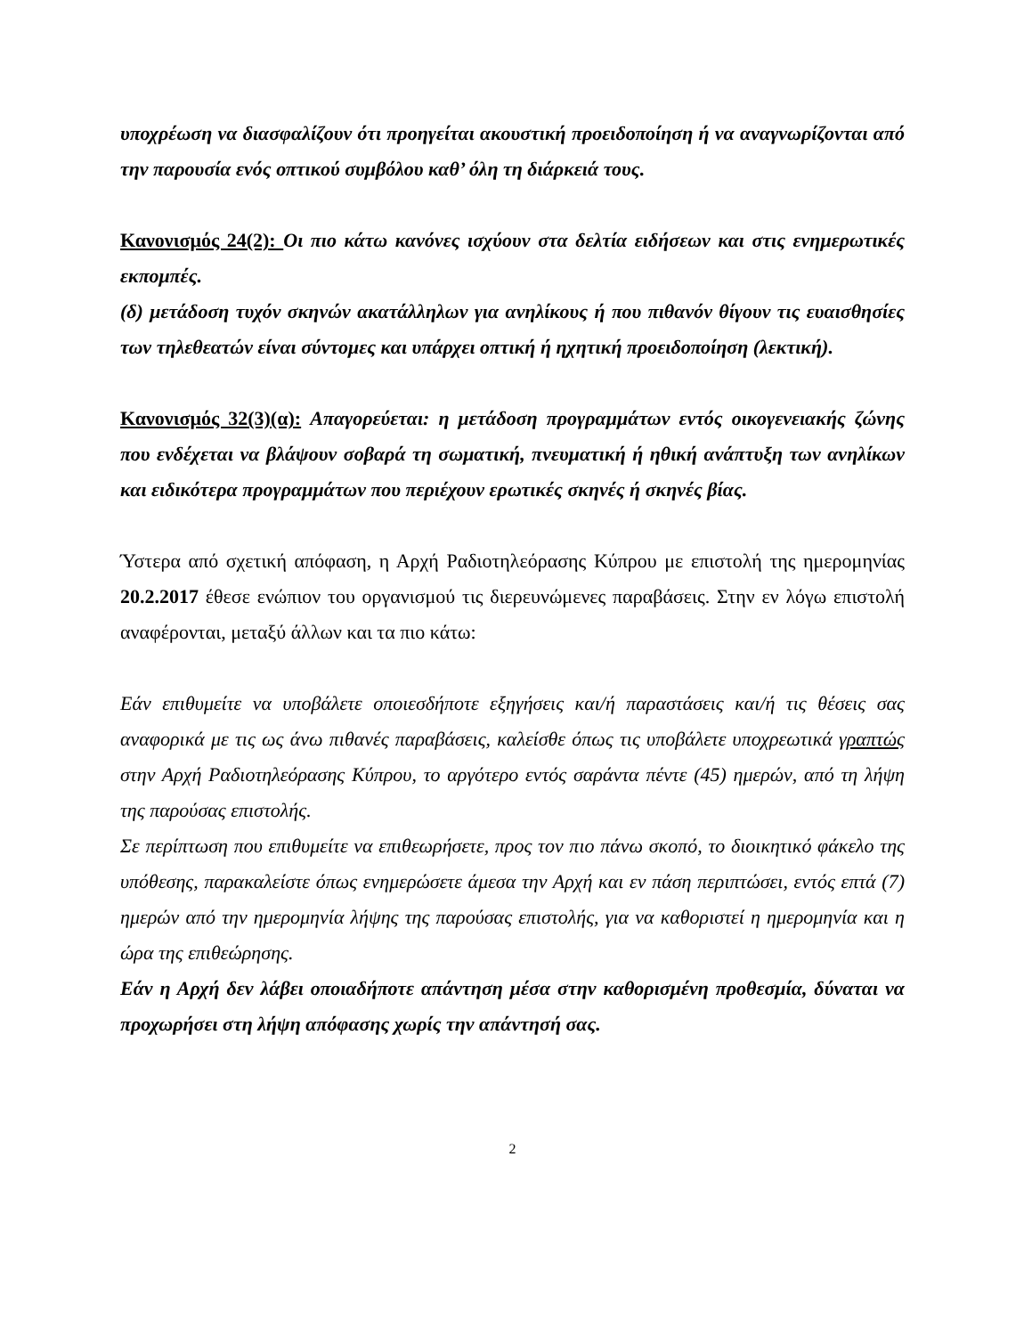υποχρέωση να διασφαλίζουν ότι προηγείται ακουστική προειδοποίηση ή να αναγνωρίζονται από την παρουσία ενός οπτικού συμβόλου καθ’ όλη τη διάρκειά τους.
Κανονισμός 24(2): Οι πιο κάτω κανόνες ισχύουν στα δελτία ειδήσεων και στις ενημερωτικές εκπομπές.
(δ) μετάδοση τυχόν σκηνών ακατάλληλων για ανηλίκους ή που πιθανόν θίγουν τις ευαισθησίες των τηλεθεατών είναι σύντομες και υπάρχει οπτική ή ηχητική προειδοποίηση (λεκτική).
Κανονισμός 32(3)(α): Απαγορεύεται: η μετάδοση προγραμμάτων εντός οικογενειακής ζώνης που ενδέχεται να βλάψουν σοβαρά τη σωματική, πνευματική ή ηθική ανάπτυξη των ανηλίκων και ειδικότερα προγραμμάτων που περιέχουν ερωτικές σκηνές ή σκηνές βίας.
Ύστερα από σχετική απόφαση, η Αρχή Ραδιοτηλεόρασης Κύπρου με επιστολή της ημερομηνίας 20.2.2017 έθεσε ενώπιον του οργανισμού τις διερευνώμενες παραβάσεις. Στην εν λόγω επιστολή αναφέρονται, μεταξύ άλλων και τα πιο κάτω:
Εάν επιθυμείτε να υποβάλετε οποιεσδήποτε εξηγήσεις και/ή παραστάσεις και/ή τις θέσεις σας αναφορικά με τις ως άνω πιθανές παραβάσεις, καλείσθε όπως τις υποβάλετε υποχρεωτικά γραπτώς στην Αρχή Ραδιοτηλεόρασης Κύπρου, το αργότερο εντός σαράντα πέντε (45) ημερών, από τη λήψη της παρούσας επιστολής.
Σε περίπτωση που επιθυμείτε να επιθεωρήσετε, προς τον πιο πάνω σκοπό, το διοικητικό φάκελο της υπόθεσης, παρακαλείστε όπως ενημερώσετε άμεσα την Αρχή και εν πάση περιπτώσει, εντός επτά (7) ημερών από την ημερομηνία λήψης της παρούσας επιστολής, για να καθοριστεί η ημερομηνία και η ώρα της επιθεώρησης.
Εάν η Αρχή δεν λάβει οποιαδήποτε απάντηση μέσα στην καθορισμένη προθεσμία, δύναται να προχωρήσει στη λήψη απόφασης χωρίς την απάντησή σας.
2